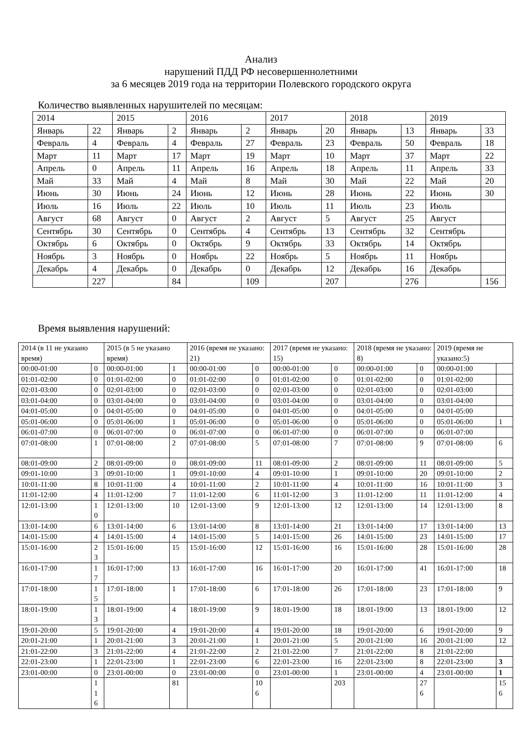Анализ
нарушений ПДД РФ несовершеннолетними
за 6 месяцев 2019 года на территории Полевского городского округа
Количество выявленных нарушителей по месяцам:
| 2014 | | 2015 | | 2016 | | 2017 | | 2018 | | 2019 | |
| Январь | 22 | Январь | 2 | Январь | 2 | Январь | 20 | Январь | 13 | Январь | 33 |
| Февраль | 4 | Февраль | 4 | Февраль | 27 | Февраль | 23 | Февраль | 50 | Февраль | 18 |
| Март | 11 | Март | 17 | Март | 19 | Март | 10 | Март | 37 | Март | 22 |
| Апрель | 0 | Апрель | 11 | Апрель | 16 | Апрель | 18 | Апрель | 11 | Апрель | 33 |
| Май | 33 | Май | 4 | Май | 8 | Май | 30 | Май | 22 | Май | 20 |
| Июнь | 30 | Июнь | 24 | Июнь | 12 | Июнь | 28 | Июнь | 22 | Июнь | 30 |
| Июль | 16 | Июль | 22 | Июль | 10 | Июль | 11 | Июль | 23 | Июль | |
| Август | 68 | Август | 0 | Август | 2 | Август | 5 | Август | 25 | Август | |
| Сентябрь | 30 | Сентябрь | 0 | Сентябрь | 4 | Сентябрь | 13 | Сентябрь | 32 | Сентябрь | |
| Октябрь | 6 | Октябрь | 0 | Октябрь | 9 | Октябрь | 33 | Октябрь | 14 | Октябрь | |
| Ноябрь | 3 | Ноябрь | 0 | Ноябрь | 22 | Ноябрь | 5 | Ноябрь | 11 | Ноябрь | |
| Декабрь | 4 | Декабрь | 0 | Декабрь | 0 | Декабрь | 12 | Декабрь | 16 | Декабрь | |
| | 227 | | 84 | | 109 | | 207 | | 276 | | 156 |
Время выявления нарушений:
| 2014 (в 11 не указано время) | | 2015 (в 5 не указано время) | | 2016 (время не указано: 21) | | 2017 (время не указано: 15) | | 2018 (время не указано: 8) | | 2019 (время не указано:5) | |
| 00:00-01:00 | 0 | 00:00-01:00 | 1 | 00:00-01:00 | 0 | 00:00-01:00 | 0 | 00:00-01:00 | 0 | 00:00-01:00 | |
| 01:01-02:00 | 0 | 01:01-02:00 | 0 | 01:01-02:00 | 0 | 01:01-02:00 | 0 | 01:01-02:00 | 0 | 01:01-02:00 | |
| 02:01-03:00 | 0 | 02:01-03:00 | 0 | 02:01-03:00 | 0 | 02:01-03:00 | 0 | 02:01-03:00 | 0 | 02:01-03:00 | |
| 03:01-04:00 | 0 | 03:01-04:00 | 0 | 03:01-04:00 | 0 | 03:01-04:00 | 0 | 03:01-04:00 | 0 | 03:01-04:00 | |
| 04:01-05:00 | 0 | 04:01-05:00 | 0 | 04:01-05:00 | 0 | 04:01-05:00 | 0 | 04:01-05:00 | 0 | 04:01-05:00 | |
| 05:01-06:00 | 0 | 05:01-06:00 | 1 | 05:01-06:00 | 0 | 05:01-06:00 | 0 | 05:01-06:00 | 0 | 05:01-06:00 | 1 |
| 06:01-07:00 | 0 | 06:01-07:00 | 0 | 06:01-07:00 | 0 | 06:01-07:00 | 0 | 06:01-07:00 | 0 | 06:01-07:00 | |
| 07:01-08:00 | 1 | 07:01-08:00 | 2 | 07:01-08:00 | 5 | 07:01-08:00 | 7 | 07:01-08:00 | 9 | 07:01-08:00 | 6 |
| 08:01-09:00 | 2 | 08:01-09:00 | 0 | 08:01-09:00 | 11 | 08:01-09:00 | 2 | 08:01-09:00 | 11 | 08:01-09:00 | 5 |
| 09:01-10:00 | 3 | 09:01-10:00 | 1 | 09:01-10:00 | 4 | 09:01-10:00 | 1 | 09:01-10:00 | 20 | 09:01-10:00 | 2 |
| 10:01-11:00 | 8 | 10:01-11:00 | 4 | 10:01-11:00 | 2 | 10:01-11:00 | 4 | 10:01-11:00 | 16 | 10:01-11:00 | 3 |
| 11:01-12:00 | 4 | 11:01-12:00 | 7 | 11:01-12:00 | 6 | 11:01-12:00 | 3 | 11:01-12:00 | 11 | 11:01-12:00 | 4 |
| 12:01-13:00 | 1 0 | 12:01-13:00 | 10 | 12:01-13:00 | 9 | 12:01-13:00 | 12 | 12:01-13:00 | 14 | 12:01-13:00 | 8 |
| 13:01-14:00 | 6 | 13:01-14:00 | 6 | 13:01-14:00 | 8 | 13:01-14:00 | 21 | 13:01-14:00 | 17 | 13:01-14:00 | 13 |
| 14:01-15:00 | 4 | 14:01-15:00 | 4 | 14:01-15:00 | 5 | 14:01-15:00 | 26 | 14:01-15:00 | 23 | 14:01-15:00 | 17 |
| 15:01-16:00 | 2 3 | 15:01-16:00 | 15 | 15:01-16:00 | 12 | 15:01-16:00 | 16 | 15:01-16:00 | 28 | 15:01-16:00 | 28 |
| 16:01-17:00 | 1 7 | 16:01-17:00 | 13 | 16:01-17:00 | 16 | 16:01-17:00 | 20 | 16:01-17:00 | 41 | 16:01-17:00 | 18 |
| 17:01-18:00 | 1 5 | 17:01-18:00 | 1 | 17:01-18:00 | 6 | 17:01-18:00 | 26 | 17:01-18:00 | 23 | 17:01-18:00 | 9 |
| 18:01-19:00 | 1 3 | 18:01-19:00 | 4 | 18:01-19:00 | 9 | 18:01-19:00 | 18 | 18:01-19:00 | 13 | 18:01-19:00 | 12 |
| 19:01-20:00 | 5 | 19:01-20:00 | 4 | 19:01-20:00 | 4 | 19:01-20:00 | 18 | 19:01-20:00 | 6 | 19:01-20:00 | 9 |
| 20:01-21:00 | 1 | 20:01-21:00 | 3 | 20:01-21:00 | 1 | 20:01-21:00 | 5 | 20:01-21:00 | 16 | 20:01-21:00 | 12 |
| 21:01-22:00 | 3 | 21:01-22:00 | 4 | 21:01-22:00 | 2 | 21:01-22:00 | 7 | 21:01-22:00 | 8 | 21:01-22:00 | |
| 22:01-23:00 | 1 | 22:01-23:00 | 1 | 22:01-23:00 | 6 | 22:01-23:00 | 16 | 22:01-23:00 | 8 | 22:01-23:00 | 3 |
| 23:01-00:00 | 0 | 23:01-00:00 | 0 | 23:01-00:00 | 0 | 23:01-00:00 | 1 | 23:01-00:00 | 4 | 23:01-00:00 | 1 |
| | 1 1 6 | | 81 | | 10 6 | | 203 | | 27 6 | | 15 6 |